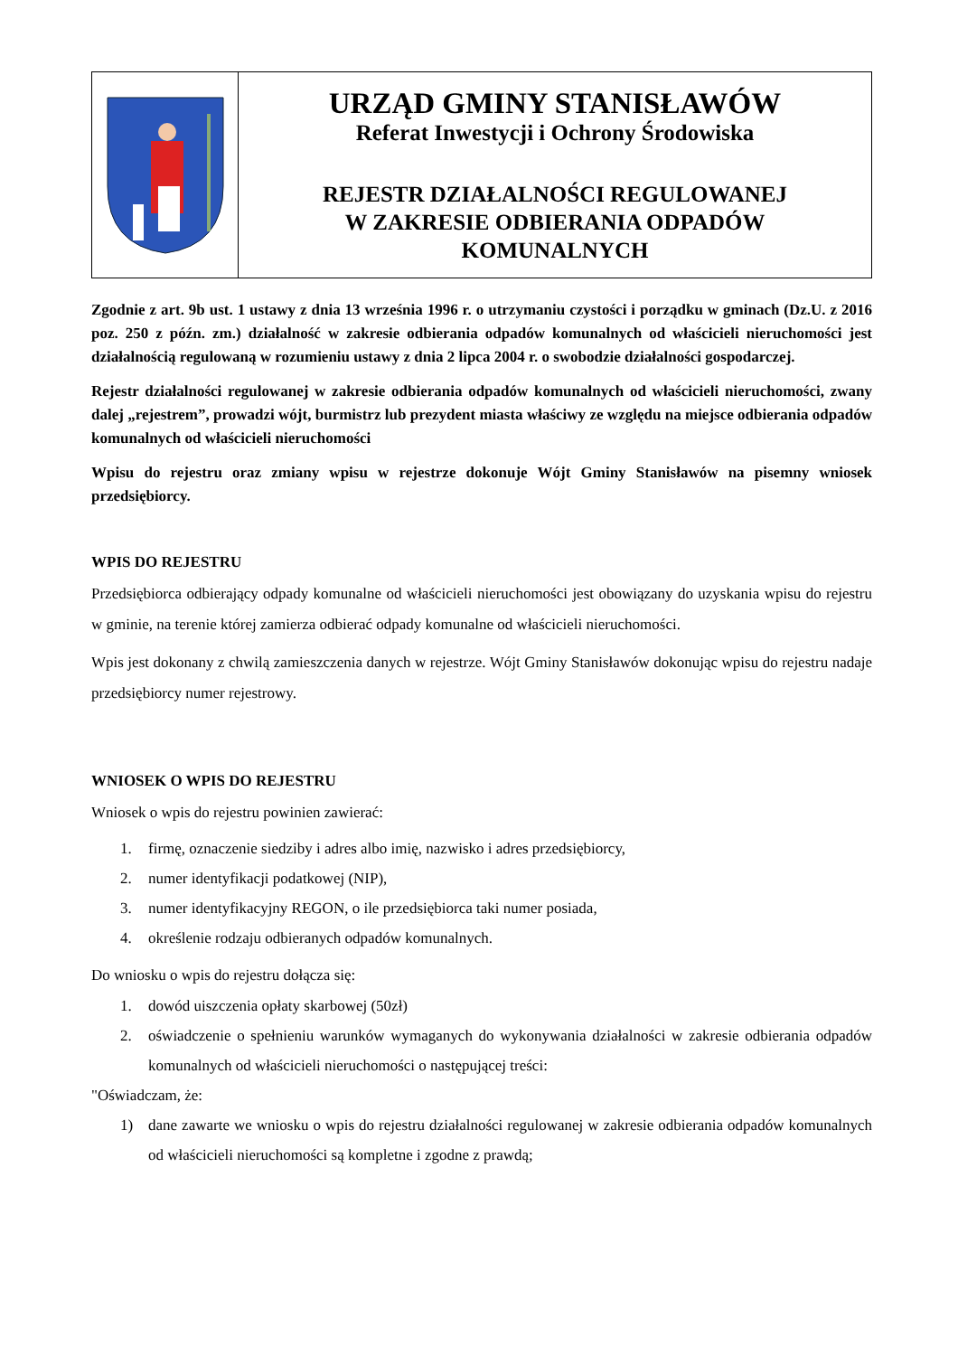URZĄD GMINY STANISŁAWÓW
Referat Inwestycji i Ochrony Środowiska
REJESTR DZIAŁALNOŚCI REGULOWANEJ
W ZAKRESIE ODBIERANIA ODPADÓW
KOMUNALNYCH
Zgodnie z art. 9b ust. 1 ustawy z dnia 13 września 1996 r. o utrzymaniu czystości i porządku w gminach (Dz.U. z 2016 poz. 250 z późn. zm.) działalność w zakresie odbierania odpadów komunalnych od właścicieli nieruchomości jest działalnością regulowaną w rozumieniu ustawy z dnia 2 lipca 2004 r. o swobodzie działalności gospodarczej.
Rejestr działalności regulowanej w zakresie odbierania odpadów komunalnych od właścicieli nieruchomości, zwany dalej „rejestrem”, prowadzi wójt, burmistrz lub prezydent miasta właściwy ze względu na miejsce odbierania odpadów komunalnych od właścicieli nieruchomości
Wpisu do rejestru oraz zmiany wpisu w rejestrze dokonuje Wójt Gminy Stanisławów na pisemny wniosek przedsiębiorcy.
WPIS DO REJESTRU
Przedsiębiorca odbierający odpady komunalne od właścicieli nieruchomości jest obowiązany do uzyskania wpisu do rejestru w gminie, na terenie której zamierza odbierać odpady komunalne od właścicieli nieruchomości.
Wpis jest dokonany z chwilą zamieszczenia danych w rejestrze. Wójt Gminy Stanisławów dokonując wpisu do rejestru nadaje przedsiębiorcy numer rejestrowy.
WNIOSEK O WPIS DO REJESTRU
Wniosek o wpis do rejestru powinien zawierać:
1. firmę, oznaczenie siedziby i adres albo imię, nazwisko i adres przedsiębiorcy,
2. numer identyfikacji podatkowej (NIP),
3. numer identyfikacyjny REGON, o ile przedsiębiorca taki numer posiada,
4. określenie rodzaju odbieranych odpadów komunalnych.
Do wniosku o wpis do rejestru dołącza się:
1. dowód uiszczenia opłaty skarbowej (50zł)
2. oświadczenie o spełnieniu warunków wymaganych do wykonywania działalności w zakresie odbierania odpadów komunalnych od właścicieli nieruchomości o następującej treści:
"Oświadczam, że:
1) dane zawarte we wniosku o wpis do rejestru działalności regulowanej w zakresie odbierania odpadów komunalnych od właścicieli nieruchomości są kompletne i zgodne z prawdą;